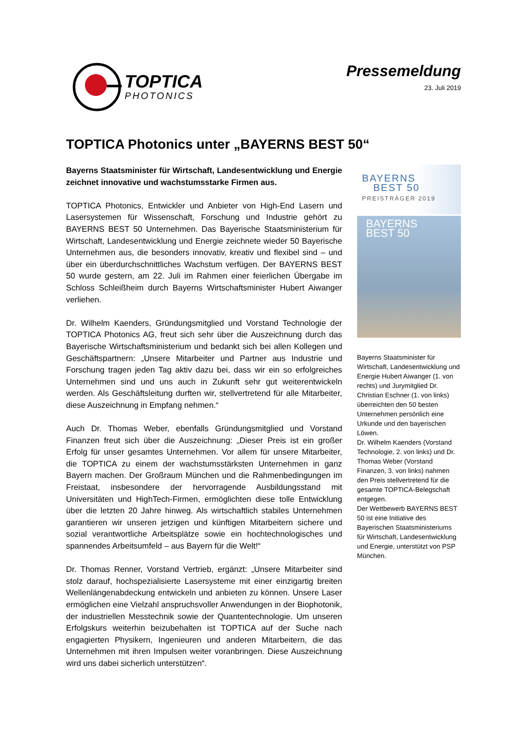TOPTICA
PHOTONICS
Pressemeldung
23. Juli 2019
TOPTICA Photonics unter „BAYERNS BEST 50“
Bayerns Staatsminister für Wirtschaft, Landesentwicklung und Energie zeichnet innovative und wachstumsstarke Firmen aus.
TOPTICA Photonics, Entwickler und Anbieter von High-End Lasern und Lasersystemen für Wissenschaft, Forschung und Industrie gehört zu BAYERNS BEST 50 Unternehmen. Das Bayerische Staatsministerium für Wirtschaft, Landesentwicklung und Energie zeichnete wieder 50 Bayerische Unternehmen aus, die besonders innovativ, kreativ und flexibel sind – und über ein überdurchschnittliches Wachstum verfügen. Der BAYERNS BEST 50 wurde gestern, am 22. Juli im Rahmen einer feierlichen Übergabe im Schloss Schleißheim durch Bayerns Wirtschaftsminister Hubert Aiwanger verliehen.
Dr. Wilhelm Kaenders, Gründungsmitglied und Vorstand Technologie der TOPTICA Photonics AG, freut sich sehr über die Auszeichnung durch das Bayerische Wirtschaftsministerium und bedankt sich bei allen Kollegen und Geschäftspartnern: „Unsere Mitarbeiter und Partner aus Industrie und Forschung tragen jeden Tag aktiv dazu bei, dass wir ein so erfolgreiches Unternehmen sind und uns auch in Zukunft sehr gut weiterentwickeln werden. Als Geschäftsleitung durften wir, stellvertretend für alle Mitarbeiter, diese Auszeichnung in Empfang nehmen.“
Auch Dr. Thomas Weber, ebenfalls Gründungsmitglied und Vorstand Finanzen freut sich über die Auszeichnung: „Dieser Preis ist ein großer Erfolg für unser gesamtes Unternehmen. Vor allem für unsere Mitarbeiter, die TOPTICA zu einem der wachstumsstärksten Unternehmen in ganz Bayern machen. Der Großraum München und die Rahmenbedingungen im Freistaat, insbesondere der hervorragende Ausbildungsstand mit Universitäten und HighTech-Firmen, ermöglichten diese tolle Entwicklung über die letzten 20 Jahre hinweg. Als wirtschaftlich stabiles Unternehmen garantieren wir unseren jetzigen und künftigen Mitarbeitern sichere und sozial verantwortliche Arbeitsplätze sowie ein hochtechnologisches und spannendes Arbeitsumfeld – aus Bayern für die Welt!“
Dr. Thomas Renner, Vorstand Vertrieb, ergänzt: „Unsere Mitarbeiter sind stolz darauf, hochspezialisierte Lasersysteme mit einer einzigartig breiten Wellenlängenabdeckung entwickeln und anbieten zu können. Unsere Laser ermöglichen eine Vielzahl anspruchsvoller Anwendungen in der Biophotonik, der industriellen Messtechnik sowie der Quantentechnologie. Um unseren Erfolgskurs weiterhin beizubehalten ist TOPTICA auf der Suche nach engagierten Physikern, Ingenieuren und anderen Mitarbeitern, die das Unternehmen mit ihren Impulsen weiter voranbringen. Diese Auszeichnung wird uns dabei sicherlich unterstützen“.
BAYERNS
BEST 50
PREISTRÄGER 2019
BAYERNS
BEST 50
Bayerns Staatsminister für Wirtschaft, Landesentwicklung und Energie Hubert Aiwanger (1. von rechts) und Jurymitglied Dr. Christian Eschner (1. von links) überreichten den 50 besten Unternehmen persönlich eine Urkunde und den bayerischen Löwen.
Dr. Wilhelm Kaenders (Vorstand Technologie, 2. von links) und Dr. Thomas Weber (Vorstand Finanzen, 3. von links) nahmen den Preis stellvertretend für die gesamte TOPTICA-Belegschaft entgegen.
Der Wettbewerb BAYERNS BEST 50 ist eine Initiative des Bayerischen Staatsministeriums für Wirtschaft, Landesentwicklung und Energie, unterstützt von PSP München.